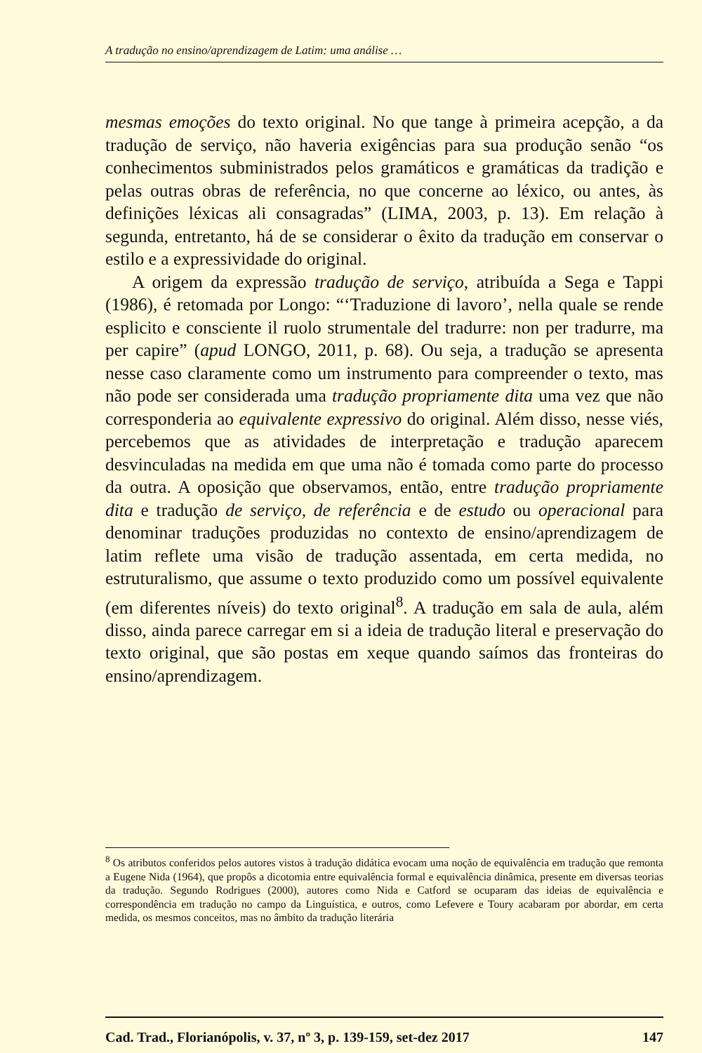A tradução no ensino/aprendizagem de Latim: uma análise …
mesmas emoções do texto original. No que tange à primeira acepção, a da tradução de serviço, não haveria exigências para sua produção senão “os conhecimentos subministrados pelos gramáticos e gramáticas da tradição e pelas outras obras de referência, no que concerne ao léxico, ou antes, às definições léxicas ali consagradas” (LIMA, 2003, p. 13). Em relação à segunda, entretanto, há de se considerar o êxito da tradução em conservar o estilo e a expressividade do original.
A origem da expressão tradução de serviço, atribuída a Sega e Tappi (1986), é retomada por Longo: “‘Traduzione di lavoro’, nella quale se rende esplicito e consciente il ruolo strumentale del tradurre: non per tradurre, ma per capire” (apud LONGO, 2011, p. 68). Ou seja, a tradução se apresenta nesse caso claramente como um instrumento para compreender o texto, mas não pode ser considerada uma tradução propriamente dita uma vez que não corresponderia ao equivalente expressivo do original. Além disso, nesse viés, percebemos que as atividades de interpretação e tradução aparecem desvinculadas na medida em que uma não é tomada como parte do processo da outra. A oposição que observamos, então, entre tradução propriamente dita e tradução de serviço, de referência e de estudo ou operacional para denominar traduções produzidas no contexto de ensino/aprendizagem de latim reflete uma visão de tradução assentada, em certa medida, no estruturalismo, que assume o texto produzido como um possível equivalente (em diferentes níveis) do texto original<sup>8</sup>. A tradução em sala de aula, além disso, ainda parece carregar em si a ideia de tradução literal e preservação do texto original, que são postas em xeque quando saímos das fronteiras do ensino/aprendizagem.
<sup>8</sup> Os atributos conferidos pelos autores vistos à tradução didática evocam uma noção de equivalência em tradução que remonta a Eugene Nida (1964), que propôs a dicotomia entre equivalência formal e equivalência dinâmica, presente em diversas teorias da tradução. Segundo Rodrigues (2000), autores como Nida e Catford se ocuparam das ideias de equivalência e correspondência em tradução no campo da Linguística, e outros, como Lefevere e Toury acabaram por abordar, em certa medida, os mesmos conceitos, mas no âmbito da tradução literária
Cad. Trad., Florianópolis, v. 37, nº 3, p. 139-159, set-dez 2017 147